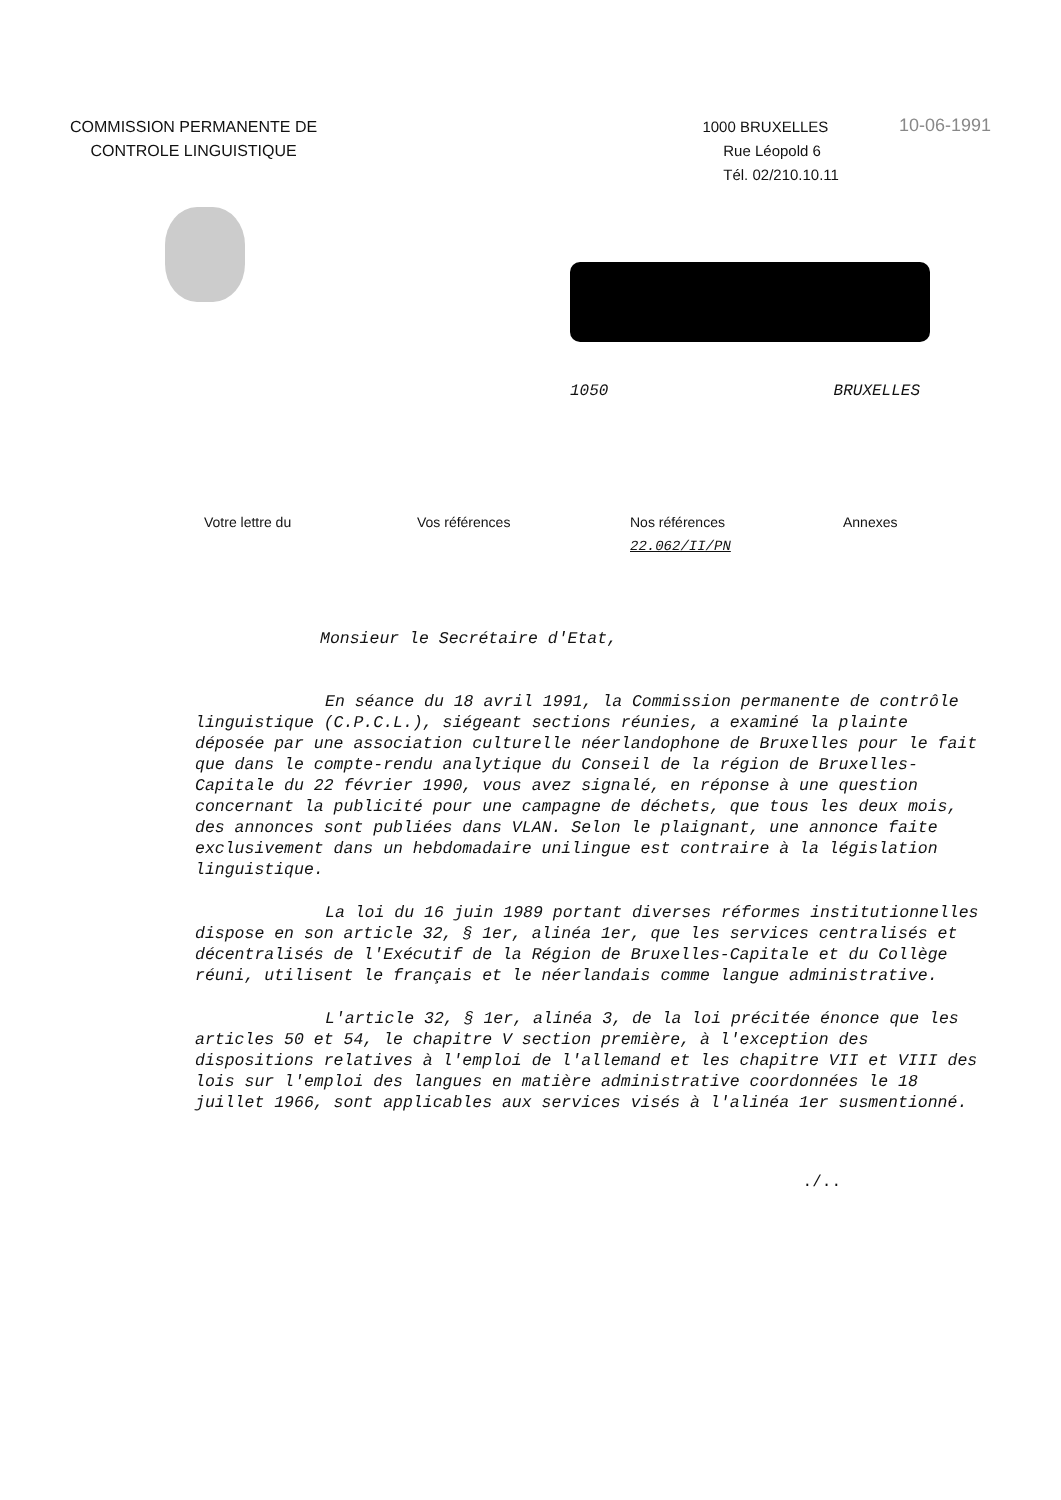COMMISSION PERMANENTE DE
CONTROLE LINGUISTIQUE
1000 BRUXELLES
Rue Léopold 6
Tél. 02/210.10.11
10-06-1991
1050 BRUXELLES
| Votre lettre du | Vos références | Nos références | Annexes |
| | | 22.062/II/PN | |
Monsieur le Secrétaire d'Etat,
En séance du 18 avril 1991, la Commission permanente de contrôle linguistique (C.P.C.L.), siégeant sections réunies, a examiné la plainte déposée par une association culturelle néerlandophone de Bruxelles pour le fait que dans le compte-rendu analytique du Conseil de la région de Bruxelles-Capitale du 22 février 1990, vous avez signalé, en réponse à une question concernant la publicité pour une campagne de déchets, que tous les deux mois, des annonces sont publiées dans VLAN. Selon le plaignant, une annonce faite exclusivement dans un hebdomadaire unilingue est contraire à la législation linguistique.
La loi du 16 juin 1989 portant diverses réformes institutionnelles dispose en son article 32, § 1er, alinéa 1er, que les services centralisés et décentralisés de l'Exécutif de la Région de Bruxelles-Capitale et du Collège réuni, utilisent le français et le néerlandais comme langue administrative.
L'article 32, § 1er, alinéa 3, de la loi précitée énonce que les articles 50 et 54, le chapitre V section première, à l'exception des dispositions relatives à l'emploi de l'allemand et les chapitre VII et VIII des lois sur l'emploi des langues en matière administrative coordonnées le 18 juillet 1966, sont applicables aux services visés à l'alinéa 1er susmentionné.
./..